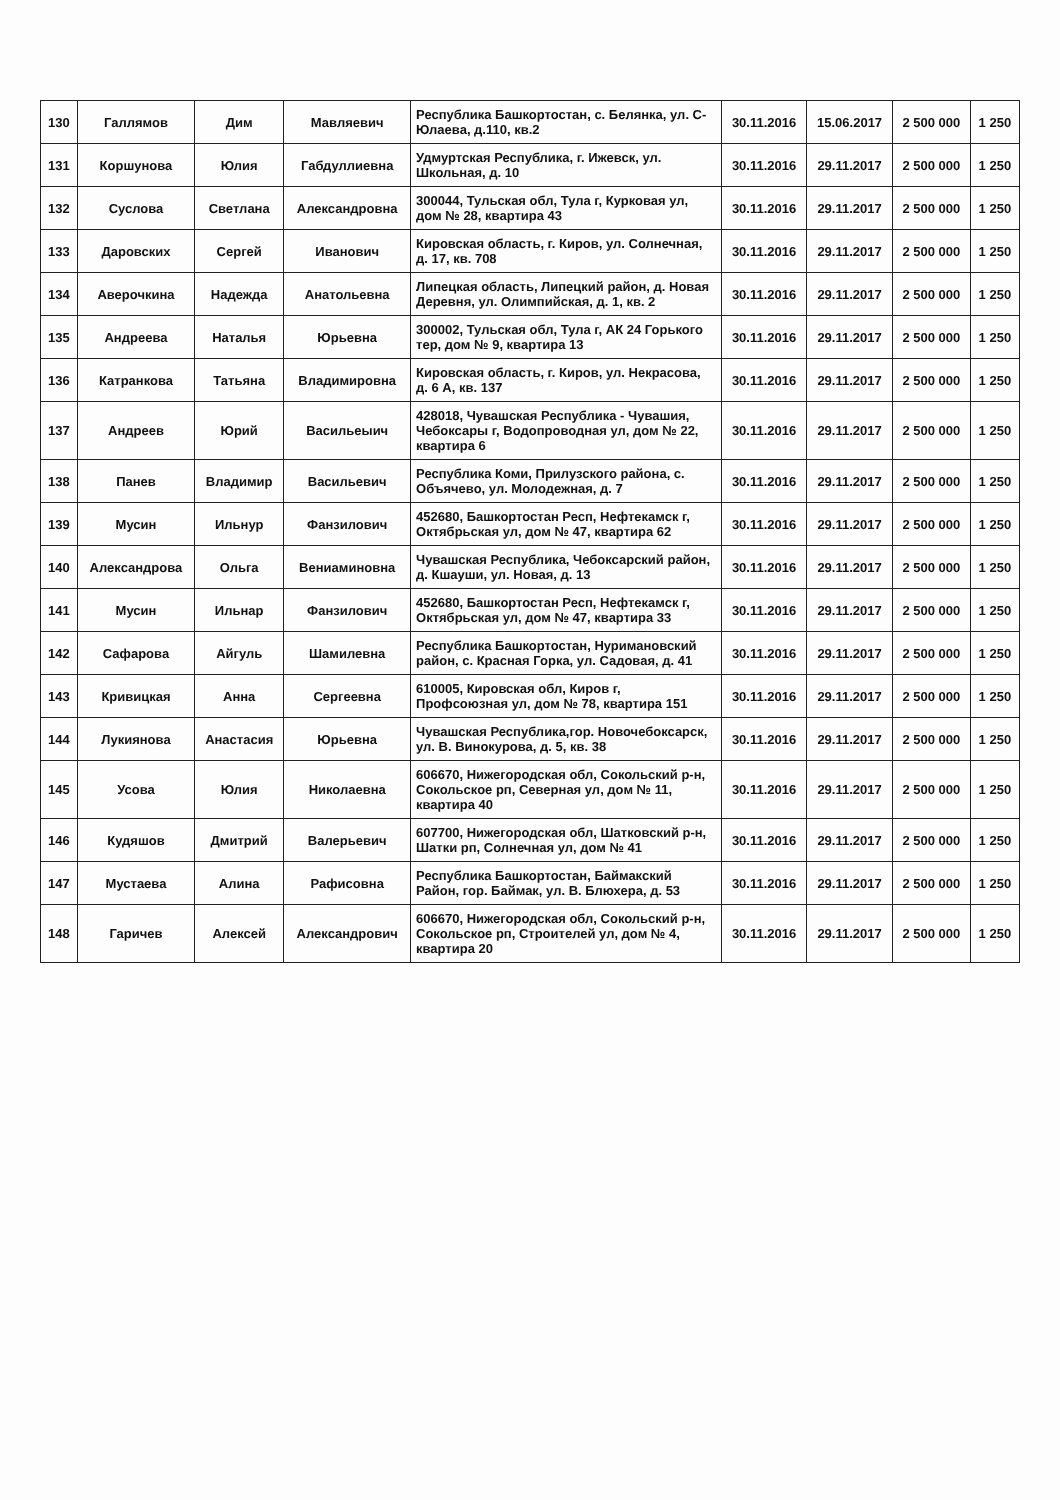| 130 | Галлямов | Дим | Мавляевич | Республика Башкортостан, с. Белянка, ул. С-Юлаева, д.110, кв.2 | 30.11.2016 | 15.06.2017 | 2 500 000 | 1 250 |
| 131 | Коршунова | Юлия | Габдуллиевна | Удмуртская Республика, г. Ижевск, ул. Школьная, д. 10 | 30.11.2016 | 29.11.2017 | 2 500 000 | 1 250 |
| 132 | Суслова | Светлана | Александровна | 300044, Тульская обл, Тула г, Курковая ул, дом № 28, квартира 43 | 30.11.2016 | 29.11.2017 | 2 500 000 | 1 250 |
| 133 | Даровских | Сергей | Иванович | Кировская область, г. Киров, ул. Солнечная, д. 17, кв. 708 | 30.11.2016 | 29.11.2017 | 2 500 000 | 1 250 |
| 134 | Аверочкина | Надежда | Анатольевна | Липецкая область, Липецкий район, д. Новая Деревня, ул. Олимпийская, д. 1, кв. 2 | 30.11.2016 | 29.11.2017 | 2 500 000 | 1 250 |
| 135 | Андреева | Наталья | Юрьевна | 300002, Тульская обл, Тула г, АК 24 Горького тер, дом № 9, квартира 13 | 30.11.2016 | 29.11.2017 | 2 500 000 | 1 250 |
| 136 | Катранкова | Татьяна | Владимировна | Кировская область, г. Киров, ул. Некрасова, д. 6 А, кв. 137 | 30.11.2016 | 29.11.2017 | 2 500 000 | 1 250 |
| 137 | Андреев | Юрий | Васильеыич | 428018, Чувашская Республика - Чувашия, Чебоксары г, Водопроводная ул, дом № 22, квартира 6 | 30.11.2016 | 29.11.2017 | 2 500 000 | 1 250 |
| 138 | Панев | Владимир | Васильевич | Республика Коми, Прилузского района, с. Объячево, ул. Молодежная, д. 7 | 30.11.2016 | 29.11.2017 | 2 500 000 | 1 250 |
| 139 | Мусин | Ильнур | Фанзилович | 452680, Башкортостан Респ, Нефтекамск г, Октябрьская ул, дом № 47, квартира 62 | 30.11.2016 | 29.11.2017 | 2 500 000 | 1 250 |
| 140 | Александрова | Ольга | Вениаминовна | Чувашская Республика, Чебоксарский район, д. Кшауши, ул. Новая, д. 13 | 30.11.2016 | 29.11.2017 | 2 500 000 | 1 250 |
| 141 | Мусин | Ильнар | Фанзилович | 452680, Башкортостан Респ, Нефтекамск г, Октябрьская ул, дом № 47, квартира 33 | 30.11.2016 | 29.11.2017 | 2 500 000 | 1 250 |
| 142 | Сафарова | Айгуль | Шамилевна | Республика Башкортостан, Нуримановский район, с. Красная Горка, ул. Садовая, д. 41 | 30.11.2016 | 29.11.2017 | 2 500 000 | 1 250 |
| 143 | Кривицкая | Анна | Сергеевна | 610005, Кировская обл, Киров г, Профсоюзная ул, дом № 78, квартира 151 | 30.11.2016 | 29.11.2017 | 2 500 000 | 1 250 |
| 144 | Лукиянова | Анастасия | Юрьевна | Чувашская Республика,гор. Новочебоксарск, ул. В. Винокурова, д. 5, кв. 38 | 30.11.2016 | 29.11.2017 | 2 500 000 | 1 250 |
| 145 | Усова | Юлия | Николаевна | 606670, Нижегородская обл, Сокольский р-н, Сокольское рп, Северная ул, дом № 11, квартира 40 | 30.11.2016 | 29.11.2017 | 2 500 000 | 1 250 |
| 146 | Кудяшов | Дмитрий | Валерьевич | 607700, Нижегородская обл, Шатковский р-н, Шатки рп, Солнечная ул, дом № 41 | 30.11.2016 | 29.11.2017 | 2 500 000 | 1 250 |
| 147 | Мустаева | Алина | Рафисовна | Республика Башкортостан, Баймакский Район, гор. Баймак, ул. В. Блюхера, д. 53 | 30.11.2016 | 29.11.2017 | 2 500 000 | 1 250 |
| 148 | Гаричев | Алексей | Александрович | 606670, Нижегородская обл, Сокольский р-н, Сокольское рп, Строителей ул, дом № 4, квартира 20 | 30.11.2016 | 29.11.2017 | 2 500 000 | 1 250 |